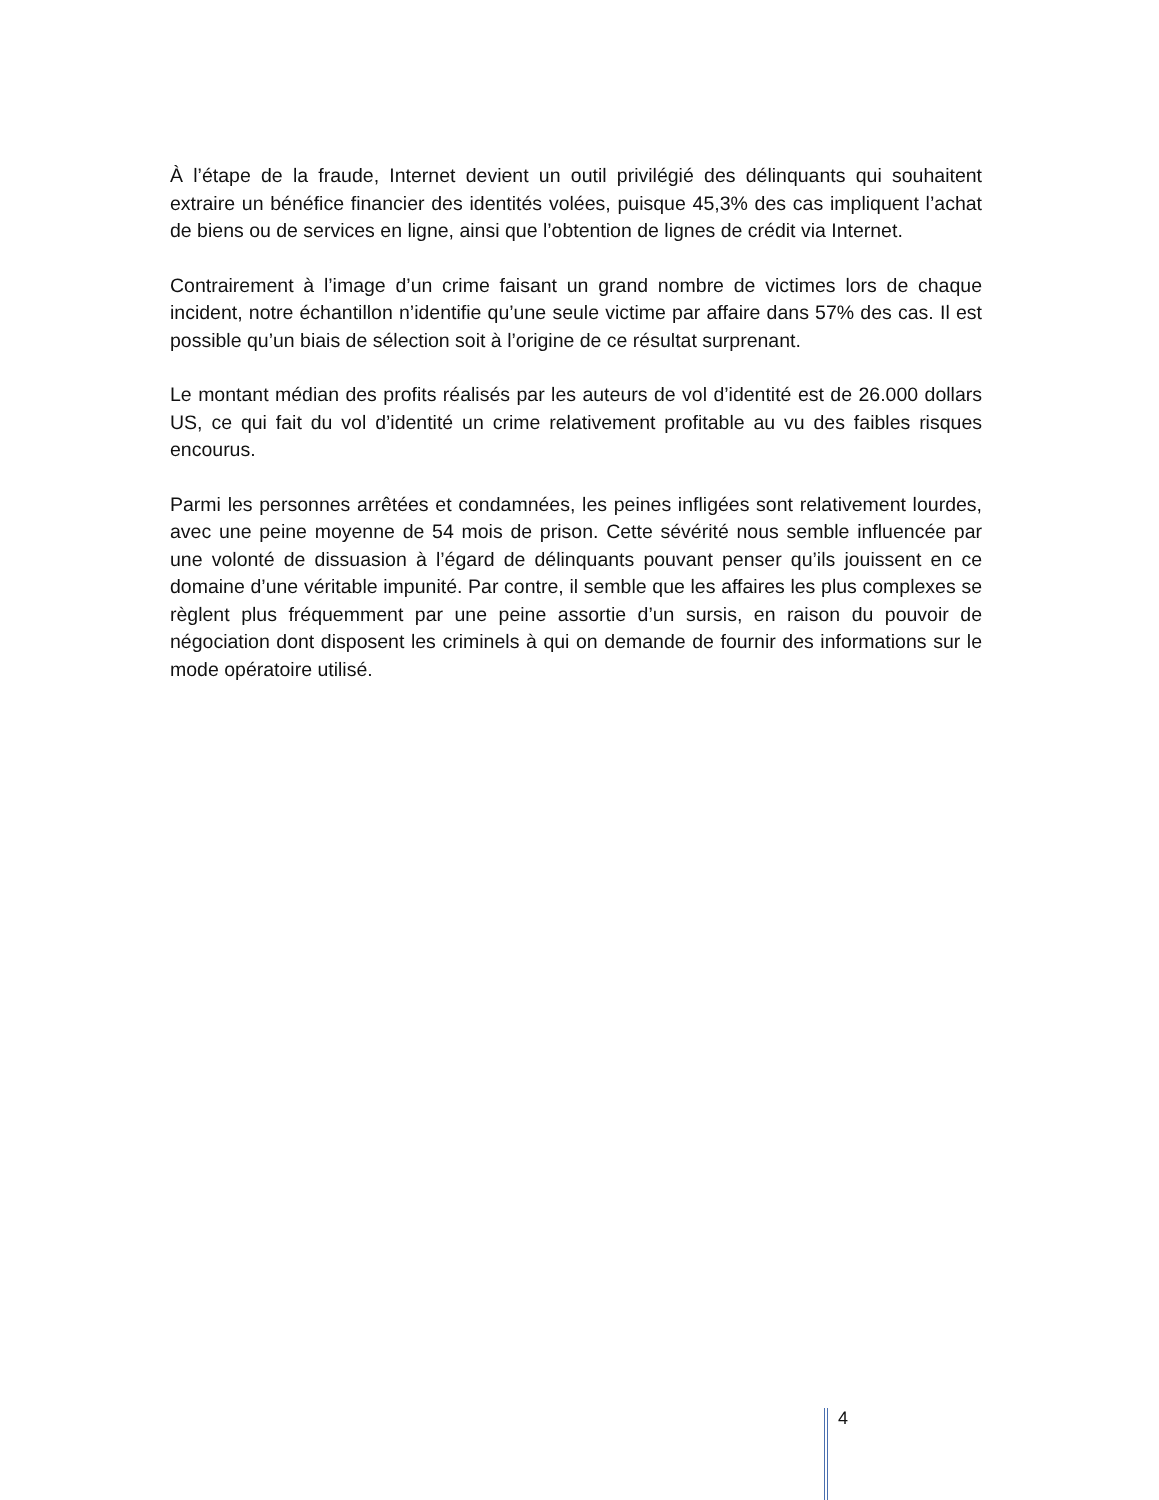À l’étape de la fraude, Internet devient un outil privilégié des délinquants qui souhaitent extraire un bénéfice financier des identités volées, puisque 45,3% des cas impliquent l’achat de biens ou de services en ligne, ainsi que l’obtention de lignes de crédit via Internet.
Contrairement à l’image d’un crime faisant un grand nombre de victimes lors de chaque incident, notre échantillon n’identifie qu’une seule victime par affaire dans 57% des cas. Il est possible qu’un biais de sélection soit à l’origine de ce résultat surprenant.
Le montant médian des profits réalisés par les auteurs de vol d’identité est de 26.000 dollars US, ce qui fait du vol d’identité un crime relativement profitable au vu des faibles risques encourus.
Parmi les personnes arrêtées et condamnées, les peines infligées sont relativement lourdes, avec une peine moyenne de 54 mois de prison. Cette sévérité nous semble influencée par une volonté de dissuasion à l’égard de délinquants pouvant penser qu’ils jouissent en ce domaine d’une véritable impunité. Par contre, il semble que les affaires les plus complexes se règlent plus fréquemment par une peine assortie d’un sursis, en raison du pouvoir de négociation dont disposent les criminels à qui on demande de fournir des informations sur le mode opératoire utilisé.
4